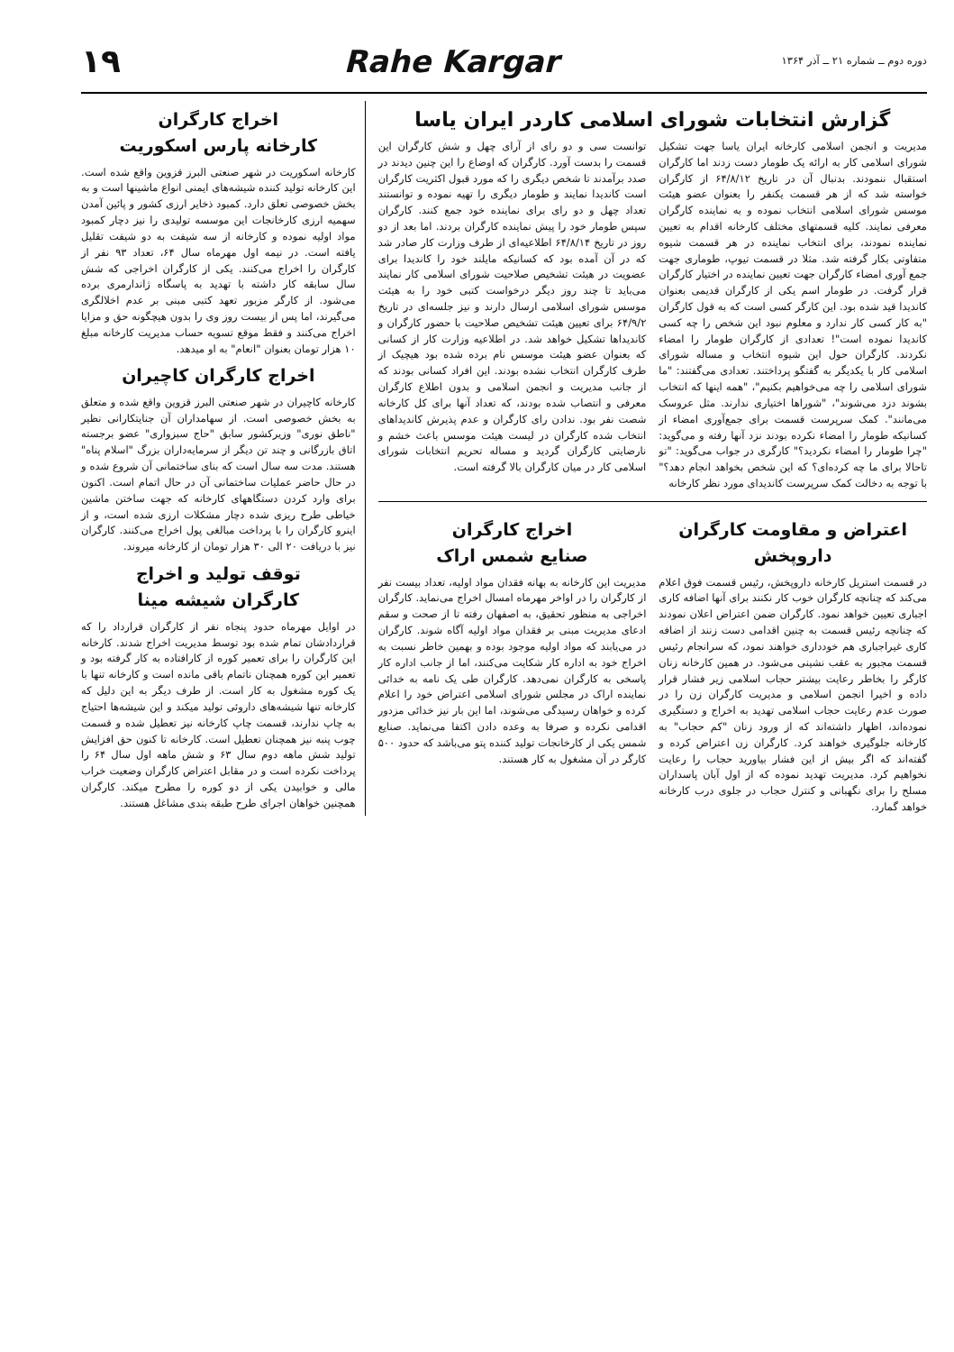دوره دوم ــ شماره ۲۱ ــ آذر ۱۳۶۴
Rahe Kargar ۱۹
گزارش انتخابات شورای اسلامی کاردر ایران یاسا
مدیریت و انجمن اسلامی کارخانه ایران یاسا جهت تشکیل شورای اسلامی کار به ارائه یک طومار دست زدند اما کارگران استقبال ننمودند. بدنبال آن در تاریخ ۶۴/۸/۱۲ از کارگران خواسته شد که از هر قسمت یکنفر را بعنوان عضو هیئت موسس شورای اسلامی انتخاب نموده و به نماینده کارگران معرفی نمایند. کلیه قسمتهای مختلف کارخانه اقدام به تعیین نماینده نمودند، برای انتخاب نماینده در هر قسمت شیوه متفاوتی بکار گرفته شد. مثلا در قسمت تیوپ، طوماری جهت جمع آوری امضاء کارگران جهت تعیین نماینده در اختیار کارگران قرار گرفت. در طومار اسم یکی از کارگران قدیمی بعنوان کاندیدا قید شده بود. این کارگر کسی است که به قول کارگران "به کار کسی کار ندارد و معلوم نبود این شخص را چه کسی کاندیدا نموده است"! تعدادی از کارگران طومار را امضاء نکردند. کارگران حول این شیوه انتخاب و مساله شورای اسلامی کار با یکدیگر به گفتگو پرداختند. تعدادی می‌گفتند: "ما شورای اسلامی را چه می‌خواهیم بکنیم"، "همه اینها که انتخاب بشوند دزد می‌شوند"، "شوراها اختیاری ندارند. مثل عروسک می‌مانند". کمک سرپرست قسمت برای جمع‌آوری امضاء از کسانیکه طومار را امضاء نکرده بودند نزد آنها رفته و می‌گوید: "چرا طومار را امضاء نکردید؟" کارگری در جواب می‌گوید: "تو تاحالا برای ما چه کرده‌ای؟ که این شخص بخواهد انجام دهد؟" با توجه به دخالت کمک سرپرست کاندیدای مورد نظر کارخانه
توانست سی و دو رای از آرای چهل و شش کارگران این قسمت را بدست آورد. کارگران که اوضاع را این چنین دیدند در صدد برآمدند تا شخص دیگری را که مورد قبول اکثریت کارگران است کاندیدا نمایند و طومار دیگری را تهیه نموده و توانستند تعداد چهل و دو رای برای نماینده خود جمع کنند. کارگران سپس طومار خود را پیش نماینده کارگران بردند. اما بعد از دو روز در تاریخ ۶۴/۸/۱۴ اطلاعیه‌ای از طرف وزارت کار صادر شد که در آن آمده بود که کسانیکه مایلند خود را کاندیدا برای عضویت در هیئت تشخیص صلاحیت شورای اسلامی کار نمایند می‌باید تا چند روز دیگر درخواست کتبی خود را به هیئت موسس شورای اسلامی ارسال دارند و نیز جلسه‌ای در تاریخ ۶۴/۹/۲ برای تعیین هیئت تشخیص صلاحیت با حضور کارگران و کاندیداها تشکیل خواهد شد. در اطلاعیه وزارت کار از کسانی که بعنوان عضو هیئت موسس نام برده شده بود هیچیک از طرف کارگران انتخاب نشده بودند. این افراد کسانی بودند که از جانب مدیریت و انجمن اسلامی و بدون اطلاع کارگران معرفی و انتصاب شده بودند، که تعداد آنها برای کل کارخانه شصت نفر بود. ندادن رای کارگران و عدم پذیرش کاندیداهای انتخاب شده کارگران در لیست هیئت موسس باعث خشم و نارضایتی کارگران گردید و مساله تحریم انتخابات شورای اسلامی کار در میان کارگران بالا گرفته است.
اعتراض و مقاومت کارگران داروپخش
در قسمت استریل کارخانه داروپخش، رئیس قسمت فوق اعلام می‌کند که چنانچه کارگران خوب کار نکنند برای آنها اضافه کاری اجباری تعیین خواهد نمود. کارگران ضمن اعتراض اعلان نمودند که چنانچه رئیس قسمت به چنین اقدامی دست زنند از اضافه کاری غیراجباری هم خودداری خواهند نمود، که سرانجام رئیس قسمت مجبور به عقب نشینی می‌شود. در همین کارخانه زنان کارگر را بخاطر رعایت بیشتر حجاب اسلامی زیر فشار قرار داده و اخیرا انجمن اسلامی و مدیریت کارگران زن را در صورت عدم رعایت حجاب اسلامی تهدید به اخراج و دستگیری نموده‌اند، اظهار داشته‌اند که از ورود زنان "کم حجاب" به کارخانه جلوگیری خواهند کرد. کارگران زن اعتراض کرده و گفته‌اند که اگر بیش از این فشار بیاورید حجاب را رعایت نخواهیم کرد. مدیریت تهدید نموده که از اول آبان پاسداران مسلح را برای نگهبانی و کنترل حجاب در جلوی درب کارخانه خواهد گمارد.
اخراج کارگران
صنایع شمس اراک
مدیریت این کارخانه به بهانه فقدان مواد اولیه، تعداد بیست نفر از کارگران را در اواخر مهرماه امسال اخراج می‌نماید. کارگران اخراجی به منظور تحقیق، به اصفهان رفته تا از صحت و سقم ادعای مدیریت مبنی بر فقدان مواد اولیه آگاه شوند. کارگران در می‌یابند که مواد اولیه موجود بوده و بهمین خاطر نسبت به اخراج خود به اداره کار شکایت می‌کنند، اما از جانب اداره کار پاسخی به کارگران نمی‌دهد. کارگران طی یک نامه به خدائی نماینده اراک در مجلس شورای اسلامی اعتراض خود را اعلام کرده و خواهان رسیدگی می‌شوند، اما این بار نیز خدائی مزدور اقدامی نکرده و صرفا به وعده دادن اکتفا می‌نماید. صنایع شمس یکی از کارخانجات تولید کننده پتو می‌باشد که حدود ۵۰۰ کارگر در آن مشغول به کار هستند.
اخراج کارگران
کارخانه پارس اسکوریت
کارخانه اسکوریت در شهر صنعتی البرز قزوین واقع شده است. این کارخانه تولید کننده شیشه‌های ایمنی انواع ماشینها است و به بخش خصوصی تعلق دارد. کمبود ذخایر ارزی کشور و پائین آمدن سهمیه ارزی کارخانجات این موسسه تولیدی را نیز دچار کمبود مواد اولیه نموده و کارخانه از سه شیفت به دو شیفت تقلیل یافته است. در نیمه اول مهرماه سال ۶۴، تعداد ۹۳ نفر از کارگران را اخراج می‌کنند. یکی از کارگران اخراجی که شش سال سابقه کار داشته با تهدید به پاسگاه ژاندارمری برده می‌شود. از کارگر مزبور تعهد کتبی مبنی بر عدم اخلالگری می‌گیرند، اما پس از بیست روز وی را بدون هیچگونه حق و مزایا اخراج می‌کنند و فقط موقع تسویه حساب مدیریت کارخانه مبلغ ۱۰ هزار تومان بعنوان "انعام" به او میدهد.
اخراج کارگران کاچیران
کارخانه کاچیران در شهر صنعتی البرز قزوین واقع شده و متعلق به بخش خصوصی است. از سهامداران آن جنایتکارانی نظیر "ناطق نوری" وزیرکشور سابق "حاج سبزواری" عضو برجسته اتاق بازرگانی و چند تن دیگر از سرمایه‌داران بزرگ "اسلام پناه" هستند. مدت سه سال است که بنای ساختمانی آن شروع شده و در حال حاضر عملیات ساختمانی آن در حال اتمام است. اکنون برای وارد کردن دستگاههای کارخانه که جهت ساختن ماشین خیاطی طرح ریزی شده دچار مشکلات ارزی شده است، و از اینرو کارگران را با پرداخت مبالغی پول اخراج می‌کنند. کارگران نیز با دریافت ۲۰ الی ۳۰ هزار تومان از کارخانه میروند.
توقف تولید و اخراج
کارگران شیشه مینا
در اوایل مهرماه حدود پنجاه نفر از کارگران قرارداد را که قراردادشان تمام شده بود توسط مدیریت اخراج شدند. کارخانه این کارگران را برای تعمیر کوره از کارافتاده به کار گرفته بود و تعمیر این کوره همچنان ناتمام باقی مانده است و کارخانه تنها با یک کوره مشغول به کار است. از طرف دیگر به این دلیل که کارخانه تنها شیشه‌های داروئی تولید میکند و این شیشه‌ها احتیاج به چاپ ندارند، قسمت چاپ کارخانه نیز تعطیل شده و قسمت چوب پنبه نیز همچنان تعطیل است. کارخانه تا کنون حق افزایش تولید شش ماهه دوم سال ۶۳ و شش ماهه اول سال ۶۴ را پرداخت نکرده است و در مقابل اعتراض کارگران وضعیت خراب مالی و خوابیدن یکی از دو کوره را مطرح میکند. کارگران همچنین خواهان اجرای طرح طبقه بندی مشاغل هستند.